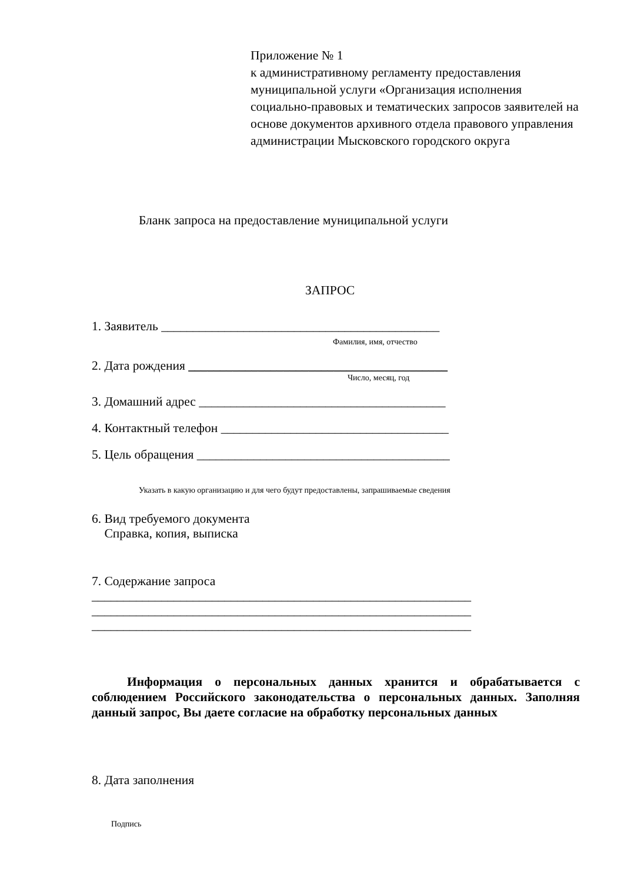Приложение № 1
к административному регламенту предоставления муниципальной услуги «Организация исполнения социально-правовых и тематических запросов заявителей на основе документов архивного отдела правового управления администрации Мысковского городского округа
Бланк запроса на предоставление муниципальной услуги
ЗАПРОС
1. Заявитель ____________________________________________
Фамилия, имя, отчество
2. Дата рождения _________________________________________
Число, месяц, год
3. Домашний адрес _______________________________________
4. Контактный телефон ____________________________________
5. Цель обращения ________________________________________
Указать в какую организацию и для чего будут предоставлены, запрашиваемые сведения
6. Вид требуемого документа
Справка, копия, выписка
7. Содержание запроса
____________________________________________________________
____________________________________________________________
____________________________________________________________
Информация о персональных данных хранится и обрабатывается с соблюдением Российского законодательства о персональных данных. Заполняя данный запрос, Вы даете согласие на обработку персональных данных
8. Дата заполнения
Подпись